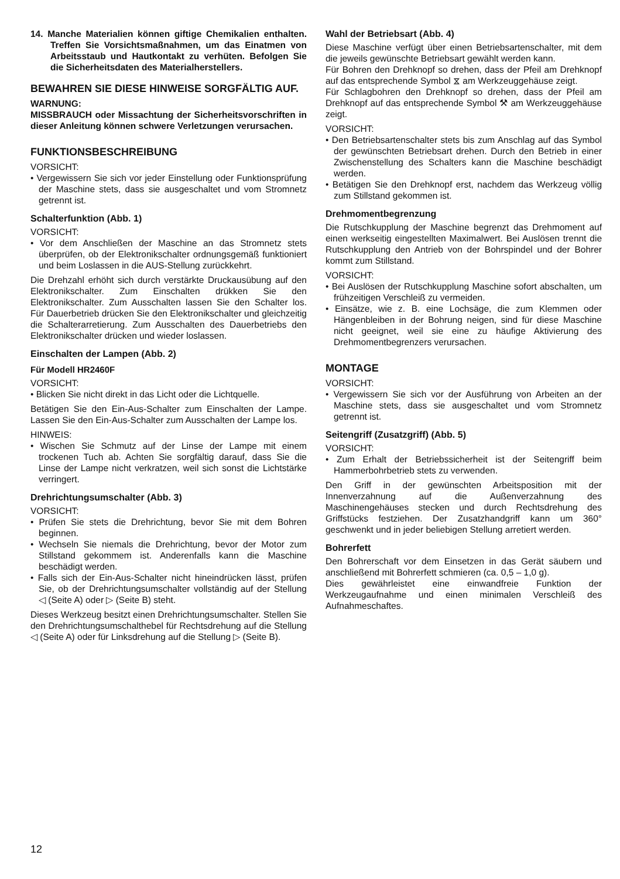14. Manche Materialien können giftige Chemikalien enthalten. Treffen Sie Vorsichtsmaßnahmen, um das Einatmen von Arbeitsstaub und Hautkontakt zu verhüten. Befolgen Sie die Sicherheitsdaten des Materialherstellers.
BEWAHREN SIE DIESE HINWEISE SORGFÄLTIG AUF.
WARNUNG:
MISSBRAUCH oder Missachtung der Sicherheitsvorschriften in dieser Anleitung können schwere Verletzungen verursachen.
FUNKTIONSBESCHREIBUNG
VORSICHT:
• Vergewissern Sie sich vor jeder Einstellung oder Funktionsprüfung der Maschine stets, dass sie ausgeschaltet und vom Stromnetz getrennt ist.
Schalterfunktion (Abb. 1)
VORSICHT:
• Vor dem Anschließen der Maschine an das Stromnetz stets überprüfen, ob der Elektronikschalter ordnungsgemäß funktioniert und beim Loslassen in die AUS-Stellung zurückkehrt.
Die Drehzahl erhöht sich durch verstärkte Druckausübung auf den Elektronikschalter. Zum Einschalten drükken Sie den Elektronikschalter. Zum Ausschalten lassen Sie den Schalter los. Für Dauerbetrieb drücken Sie den Elektronikschalter und gleichzeitig die Schalterarretierung. Zum Ausschalten des Dauerbetriebs den Elektronikschalter drücken und wieder loslassen.
Einschalten der Lampen (Abb. 2)
Für Modell HR2460F
VORSICHT:
• Blicken Sie nicht direkt in das Licht oder die Lichtquelle.
Betätigen Sie den Ein-Aus-Schalter zum Einschalten der Lampe. Lassen Sie den Ein-Aus-Schalter zum Ausschalten der Lampe los.
HINWEIS:
• Wischen Sie Schmutz auf der Linse der Lampe mit einem trockenen Tuch ab. Achten Sie sorgfältig darauf, dass Sie die Linse der Lampe nicht verkratzen, weil sich sonst die Lichtstärke verringert.
Drehrichtungsumschalter (Abb. 3)
VORSICHT:
• Prüfen Sie stets die Drehrichtung, bevor Sie mit dem Bohren beginnen.
• Wechseln Sie niemals die Drehrichtung, bevor der Motor zum Stillstand gekommem ist. Anderenfalls kann die Maschine beschädigt werden.
• Falls sich der Ein-Aus-Schalter nicht hineindrücken lässt, prüfen Sie, ob der Drehrichtungsumschalter vollständig auf der Stellung ◁ (Seite A) oder ▷ (Seite B) steht.
Dieses Werkzeug besitzt einen Drehrichtungsumschalter. Stellen Sie den Drehrichtungsumschalthebel für Rechtsdrehung auf die Stellung ◁ (Seite A) oder für Linksdrehung auf die Stellung ▷ (Seite B).
Wahl der Betriebsart (Abb. 4)
Diese Maschine verfügt über einen Betriebsartenschalter, mit dem die jeweils gewünschte Betriebsart gewählt werden kann.
Für Bohren den Drehknopf so drehen, dass der Pfeil am Drehknopf auf das entsprechende Symbol ⧖ am Werkzeuggehäuse zeigt.
Für Schlagbohren den Drehknopf so drehen, dass der Pfeil am Drehknopf auf das entsprechende Symbol ⚒ am Werkzeuggehäuse zeigt.
VORSICHT:
• Den Betriebsartenschalter stets bis zum Anschlag auf das Symbol der gewünschten Betriebsart drehen. Durch den Betrieb in einer Zwischenstellung des Schalters kann die Maschine beschädigt werden.
• Betätigen Sie den Drehknopf erst, nachdem das Werkzeug völlig zum Stillstand gekommen ist.
Drehmomentbegrenzung
Die Rutschkupplung der Maschine begrenzt das Drehmoment auf einen werkseitig eingestellten Maximalwert. Bei Auslösen trennt die Rutschkupplung den Antrieb von der Bohrspindel und der Bohrer kommt zum Stillstand.
VORSICHT:
• Bei Auslösen der Rutschkupplung Maschine sofort abschalten, um frühzeitigen Verschleiß zu vermeiden.
• Einsätze, wie z. B. eine Lochsäge, die zum Klemmen oder Hängenbleiben in der Bohrung neigen, sind für diese Maschine nicht geeignet, weil sie eine zu häufige Aktivierung des Drehmomentbegrenzers verursachen.
MONTAGE
VORSICHT:
• Vergewissern Sie sich vor der Ausführung von Arbeiten an der Maschine stets, dass sie ausgeschaltet und vom Stromnetz getrennt ist.
Seitengriff (Zusatzgriff) (Abb. 5)
VORSICHT:
• Zum Erhalt der Betriebssicherheit ist der Seitengriff beim Hammerbohrbetrieb stets zu verwenden.
Den Griff in der gewünschten Arbeitsposition mit der Innenverzahnung auf die Außenverzahnung des Maschinengehäuses stecken und durch Rechtsdrehung des Griffstücks festziehen. Der Zusatzhandgriff kann um 360° geschwenkt und in jeder beliebigen Stellung arretiert werden.
Bohrerfett
Den Bohrerschaft vor dem Einsetzen in das Gerät säubern und anschließend mit Bohrerfett schmieren (ca. 0,5 – 1,0 g).
Dies gewährleistet eine einwandfreie Funktion der Werkzeugaufnahme und einen minimalen Verschleiß des Aufnahmeschaftes.
12